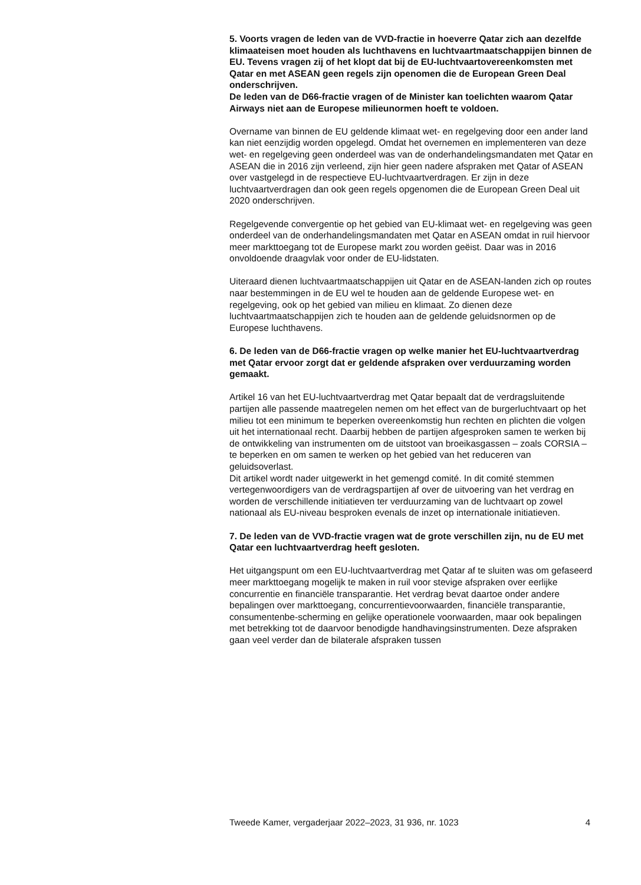5. Voorts vragen de leden van de VVD-fractie in hoeverre Qatar zich aan dezelfde klimaateisen moet houden als luchthavens en luchtvaartmaatschappijen binnen de EU. Tevens vragen zij of het klopt dat bij de EU-luchtvaartovereenkomsten met Qatar en met ASEAN geen regels zijn openomen die de European Green Deal onderschrijven.
De leden van de D66-fractie vragen of de Minister kan toelichten waarom Qatar Airways niet aan de Europese milieunormen hoeft te voldoen.
Overname van binnen de EU geldende klimaat wet- en regelgeving door een ander land kan niet eenzijdig worden opgelegd. Omdat het overnemen en implementeren van deze wet- en regelgeving geen onderdeel was van de onderhandelingsmandaten met Qatar en ASEAN die in 2016 zijn verleend, zijn hier geen nadere afspraken met Qatar of ASEAN over vastgelegd in de respectieve EU-luchtvaartverdragen. Er zijn in deze luchtvaartverdragen dan ook geen regels opgenomen die de European Green Deal uit 2020 onderschrijven.
Regelgevende convergentie op het gebied van EU-klimaat wet- en regelgeving was geen onderdeel van de onderhandelingsmandaten met Qatar en ASEAN omdat in ruil hiervoor meer markttoegang tot de Europese markt zou worden geëist. Daar was in 2016 onvoldoende draagvlak voor onder de EU-lidstaten.
Uiteraard dienen luchtvaartmaatschappijen uit Qatar en de ASEAN-landen zich op routes naar bestemmingen in de EU wel te houden aan de geldende Europese wet- en regelgeving, ook op het gebied van milieu en klimaat. Zo dienen deze luchtvaartmaatschappijen zich te houden aan de geldende geluidsnormen op de Europese luchthavens.
6. De leden van de D66-fractie vragen op welke manier het EU-luchtvaartverdrag met Qatar ervoor zorgt dat er geldende afspraken over verduurzaming worden gemaakt.
Artikel 16 van het EU-luchtvaartverdrag met Qatar bepaalt dat de verdragsluitende partijen alle passende maatregelen nemen om het effect van de burgerluchtvaart op het milieu tot een minimum te beperken overeenkomstig hun rechten en plichten die volgen uit het internationaal recht. Daarbij hebben de partijen afgesproken samen te werken bij de ontwikkeling van instrumenten om de uitstoot van broeikasgassen – zoals CORSIA – te beperken en om samen te werken op het gebied van het reduceren van geluidsoverlast.
Dit artikel wordt nader uitgewerkt in het gemengd comité. In dit comité stemmen vertegenwoordigers van de verdragspartijen af over de uitvoering van het verdrag en worden de verschillende initiatieven ter verduurzaming van de luchtvaart op zowel nationaal als EU-niveau besproken evenals de inzet op internationale initiatieven.
7. De leden van de VVD-fractie vragen wat de grote verschillen zijn, nu de EU met Qatar een luchtvaartverdrag heeft gesloten.
Het uitgangspunt om een EU-luchtvaartverdrag met Qatar af te sluiten was om gefaseerd meer markttoegang mogelijk te maken in ruil voor stevige afspraken over eerlijke concurrentie en financiële transparantie. Het verdrag bevat daartoe onder andere bepalingen over markttoegang, concurrentievoorwaarden, financiële transparantie, consumentenbe-scherming en gelijke operationele voorwaarden, maar ook bepalingen met betrekking tot de daarvoor benodigde handhavingsinstrumenten. Deze afspraken gaan veel verder dan de bilaterale afspraken tussen
Tweede Kamer, vergaderjaar 2022–2023, 31 936, nr. 1023 4